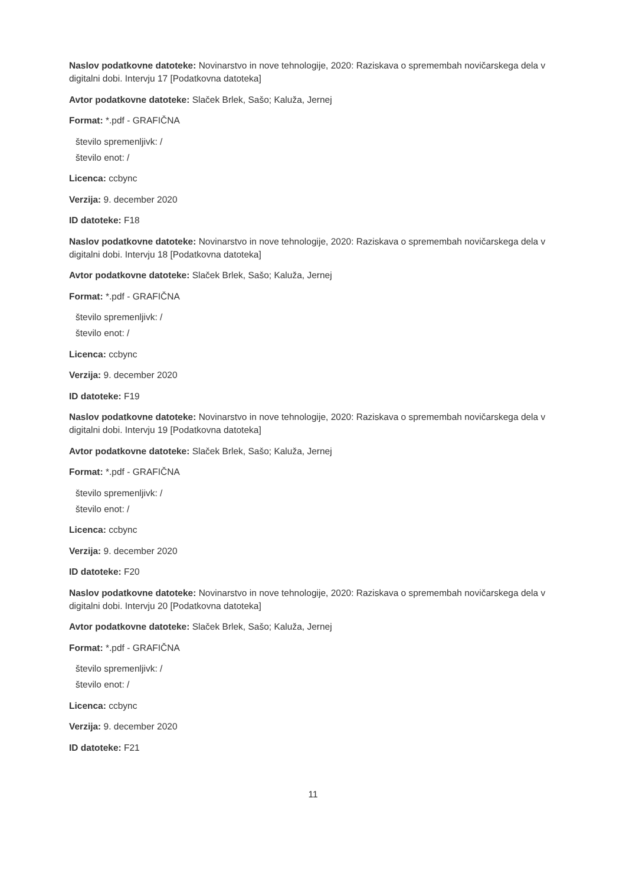Naslov podatkovne datoteke: Novinarstvo in nove tehnologije, 2020: Raziskava o spremembah novičarskega dela v digitalni dobi. Intervju 17 [Podatkovna datoteka]
Avtor podatkovne datoteke: Slaček Brlek, Sašo; Kaluža, Jernej
Format: *.pdf - GRAFIČNA
število spremenljivk: /
število enot: /
Licenca: ccbync
Verzija: 9. december 2020
ID datoteke: F18
Naslov podatkovne datoteke: Novinarstvo in nove tehnologije, 2020: Raziskava o spremembah novičarskega dela v digitalni dobi. Intervju 18 [Podatkovna datoteka]
Avtor podatkovne datoteke: Slaček Brlek, Sašo; Kaluža, Jernej
Format: *.pdf - GRAFIČNA
število spremenljivk: /
število enot: /
Licenca: ccbync
Verzija: 9. december 2020
ID datoteke: F19
Naslov podatkovne datoteke: Novinarstvo in nove tehnologije, 2020: Raziskava o spremembah novičarskega dela v digitalni dobi. Intervju 19 [Podatkovna datoteka]
Avtor podatkovne datoteke: Slaček Brlek, Sašo; Kaluža, Jernej
Format: *.pdf - GRAFIČNA
število spremenljivk: /
število enot: /
Licenca: ccbync
Verzija: 9. december 2020
ID datoteke: F20
Naslov podatkovne datoteke: Novinarstvo in nove tehnologije, 2020: Raziskava o spremembah novičarskega dela v digitalni dobi. Intervju 20 [Podatkovna datoteka]
Avtor podatkovne datoteke: Slaček Brlek, Sašo; Kaluža, Jernej
Format: *.pdf - GRAFIČNA
število spremenljivk: /
število enot: /
Licenca: ccbync
Verzija: 9. december 2020
ID datoteke: F21
11